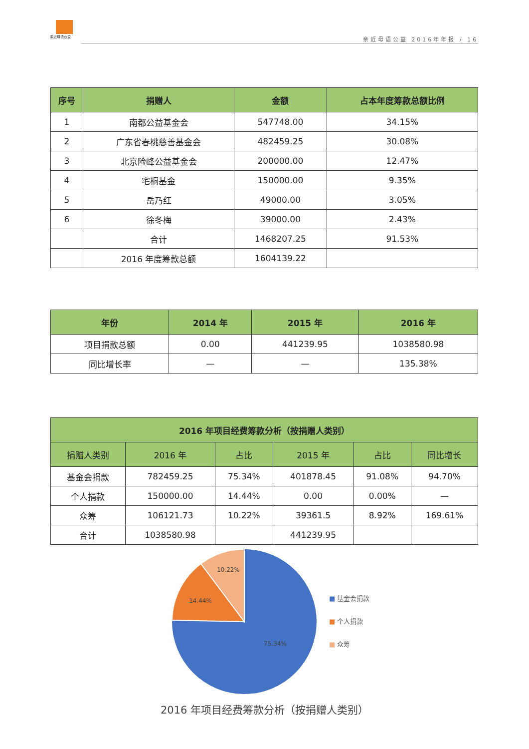亲近母语公益
亲近母语公益 2016年年报 / 16
| 序号 | 捐赠人 | 金额 | 占本年度筹款总额比例 |
| --- | --- | --- | --- |
| 1 | 南都公益基金会 | 547748.00 | 34.15% |
| 2 | 广东省春桃慈善基金会 | 482459.25 | 30.08% |
| 3 | 北京险峰公益基金会 | 200000.00 | 12.47% |
| 4 | 宅桐基金 | 150000.00 | 9.35% |
| 5 | 岳乃红 | 49000.00 | 3.05% |
| 6 | 徐冬梅 | 39000.00 | 2.43% |
| | 合计 | 1468207.25 | 91.53% |
| | 2016 年度筹款总额 | 1604139.22 | |
| 年份 | 2014 年 | 2015 年 | 2016 年 |
| --- | --- | --- | --- |
| 项目捐款总额 | 0.00 | 441239.95 | 1038580.98 |
| 同比增长率 | — | — | 135.38% |
| 2016 年项目经费筹款分析（按捐赠人类别） | | | | | |
| --- | --- | --- | --- | --- | --- |
| 捐赠人类别 | 2016 年 | 占比 | 2015 年 | 占比 | 同比增长 |
| 基金会捐款 | 782459.25 | 75.34% | 401878.45 | 91.08% | 94.70% |
| 个人捐款 | 150000.00 | 14.44% | 0.00 | 0.00% | — |
| 众筹 | 106121.73 | 10.22% | 39361.5 | 8.92% | 169.61% |
| 合计 | 1038580.98 | | 441239.95 | | |
10.22%
14.44%
75.34%
■ 基金会捐款
■ 个人捐款
■ 众筹
2016 年项目经费筹款分析（按捐赠人类别）